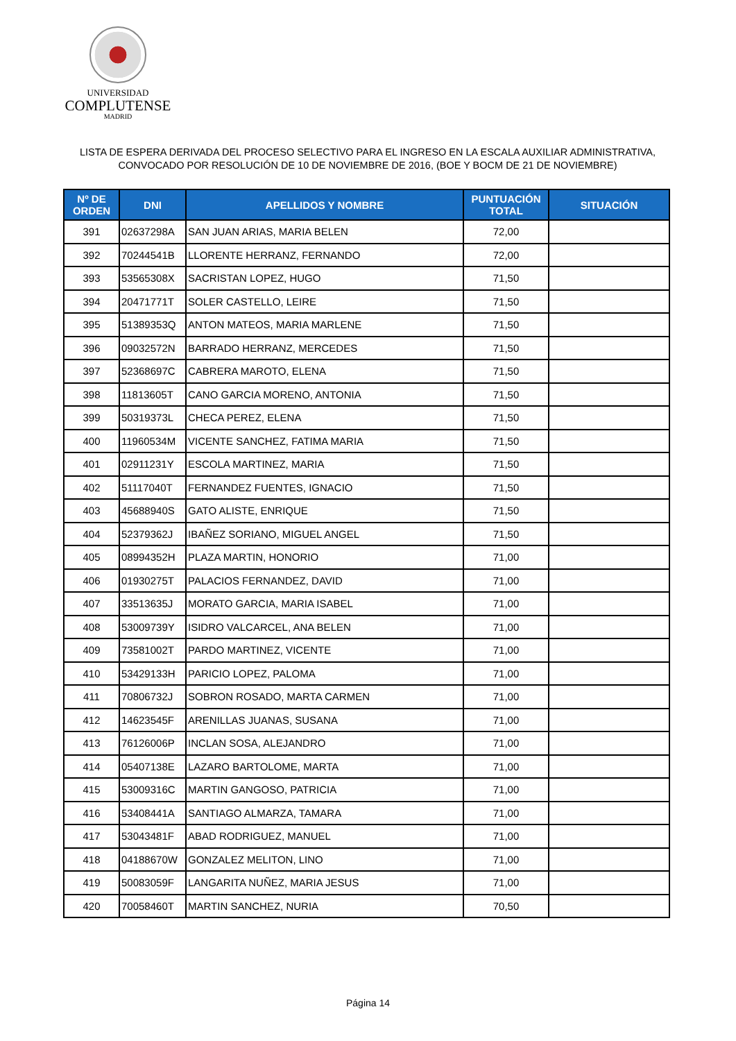UNIVERSIDAD
COMPLUTENSE
MADRID
LISTA DE ESPERA DERIVADA DEL PROCESO SELECTIVO PARA EL INGRESO EN LA ESCALA AUXILIAR ADMINISTRATIVA,
CONVOCADO POR RESOLUCIÓN DE 10 DE NOVIEMBRE DE 2016, (BOE Y BOCM DE 21 DE NOVIEMBRE)
| Nº DE ORDEN | DNI | APELLIDOS Y NOMBRE | PUNTUACIÓN TOTAL | SITUACIÓN |
| --- | --- | --- | --- | --- |
| 391 | 02637298A | SAN JUAN ARIAS, MARIA BELEN | 72,00 | |
| 392 | 70244541B | LLORENTE HERRANZ, FERNANDO | 72,00 | |
| 393 | 53565308X | SACRISTAN LOPEZ, HUGO | 71,50 | |
| 394 | 20471771T | SOLER CASTELLO, LEIRE | 71,50 | |
| 395 | 51389353Q | ANTON MATEOS, MARIA MARLENE | 71,50 | |
| 396 | 09032572N | BARRADO HERRANZ, MERCEDES | 71,50 | |
| 397 | 52368697C | CABRERA MAROTO, ELENA | 71,50 | |
| 398 | 11813605T | CANO GARCIA MORENO, ANTONIA | 71,50 | |
| 399 | 50319373L | CHECA PEREZ, ELENA | 71,50 | |
| 400 | 11960534M | VICENTE SANCHEZ, FATIMA MARIA | 71,50 | |
| 401 | 02911231Y | ESCOLA MARTINEZ, MARIA | 71,50 | |
| 402 | 51117040T | FERNANDEZ FUENTES, IGNACIO | 71,50 | |
| 403 | 45688940S | GATO ALISTE, ENRIQUE | 71,50 | |
| 404 | 52379362J | IBAÑEZ SORIANO, MIGUEL ANGEL | 71,50 | |
| 405 | 08994352H | PLAZA MARTIN, HONORIO | 71,00 | |
| 406 | 01930275T | PALACIOS FERNANDEZ, DAVID | 71,00 | |
| 407 | 33513635J | MORATO GARCIA, MARIA ISABEL | 71,00 | |
| 408 | 53009739Y | ISIDRO VALCARCEL, ANA BELEN | 71,00 | |
| 409 | 73581002T | PARDO MARTINEZ, VICENTE | 71,00 | |
| 410 | 53429133H | PARICIO LOPEZ, PALOMA | 71,00 | |
| 411 | 70806732J | SOBRON ROSADO, MARTA CARMEN | 71,00 | |
| 412 | 14623545F | ARENILLAS JUANAS, SUSANA | 71,00 | |
| 413 | 76126006P | INCLAN SOSA, ALEJANDRO | 71,00 | |
| 414 | 05407138E | LAZARO BARTOLOME, MARTA | 71,00 | |
| 415 | 53009316C | MARTIN GANGOSO, PATRICIA | 71,00 | |
| 416 | 53408441A | SANTIAGO ALMARZA, TAMARA | 71,00 | |
| 417 | 53043481F | ABAD RODRIGUEZ, MANUEL | 71,00 | |
| 418 | 04188670W | GONZALEZ MELITON, LINO | 71,00 | |
| 419 | 50083059F | LANGARITA NUÑEZ, MARIA JESUS | 71,00 | |
| 420 | 70058460T | MARTIN SANCHEZ, NURIA | 70,50 | |
Página 14